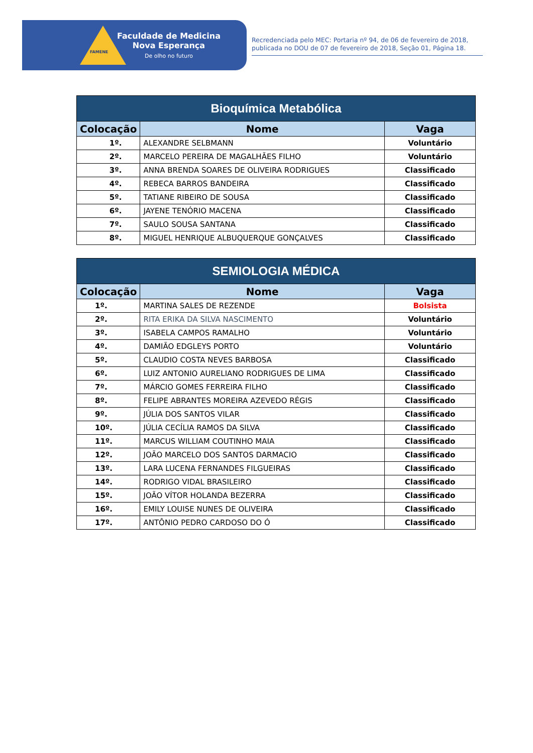FAMENE
Faculdade de Medicina
Nova Esperança
De olho no futuro
Recredenciada pelo MEC: Portaria nº 94, de 06 de fevereiro de 2018, publicada no DOU de 07 de fevereiro de 2018, Seção 01, Página 18.
| Bioquímica Metabólica | | |
| --- | --- | --- |
| Colocação | Nome | Vaga |
| 1º. | ALEXANDRE SELBMANN | Voluntário |
| 2º. | MARCELO PEREIRA DE MAGALHÃES FILHO | Voluntário |
| 3º. | ANNA BRENDA SOARES DE OLIVEIRA RODRIGUES | Classificado |
| 4º. | REBECA BARROS BANDEIRA | Classificado |
| 5º. | TATIANE RIBEIRO DE SOUSA | Classificado |
| 6º. | JAYENE TENÓRIO MACENA | Classificado |
| 7º. | SAULO SOUSA SANTANA | Classificado |
| 8º. | MIGUEL HENRIQUE ALBUQUERQUE GONÇALVES | Classificado |
| SEMIOLOGIA MÉDICA | | |
| --- | --- | --- |
| Colocação | Nome | Vaga |
| 1º. | MARTINA SALES DE REZENDE | Bolsista |
| 2º. | RITA ERIKA DA SILVA NASCIMENTO | Voluntário |
| 3º. | ISABELA CAMPOS RAMALHO | Voluntário |
| 4º. | DAMIÃO EDGLEYS PORTO | Voluntário |
| 5º. | CLAUDIO COSTA NEVES BARBOSA | Classificado |
| 6º. | LUIZ ANTONIO AURELIANO RODRIGUES DE LIMA | Classificado |
| 7º. | MÁRCIO GOMES FERREIRA FILHO | Classificado |
| 8º. | FELIPE ABRANTES MOREIRA AZEVEDO RÉGIS | Classificado |
| 9º. | JÚLIA DOS SANTOS VILAR | Classificado |
| 10º. | JÚLIA CECÍLIA RAMOS DA SILVA | Classificado |
| 11º. | MARCUS WILLIAM COUTINHO MAIA | Classificado |
| 12º. | JOÃO MARCELO DOS SANTOS DARMACIO | Classificado |
| 13º. | LARA LUCENA FERNANDES FILGUEIRAS | Classificado |
| 14º. | RODRIGO VIDAL BRASILEIRO | Classificado |
| 15º. | JOÃO VÍTOR HOLANDA BEZERRA | Classificado |
| 16º. | EMILY LOUISE NUNES DE OLIVEIRA | Classificado |
| 17º. | ANTÔNIO PEDRO CARDOSO DO Ó | Classificado |